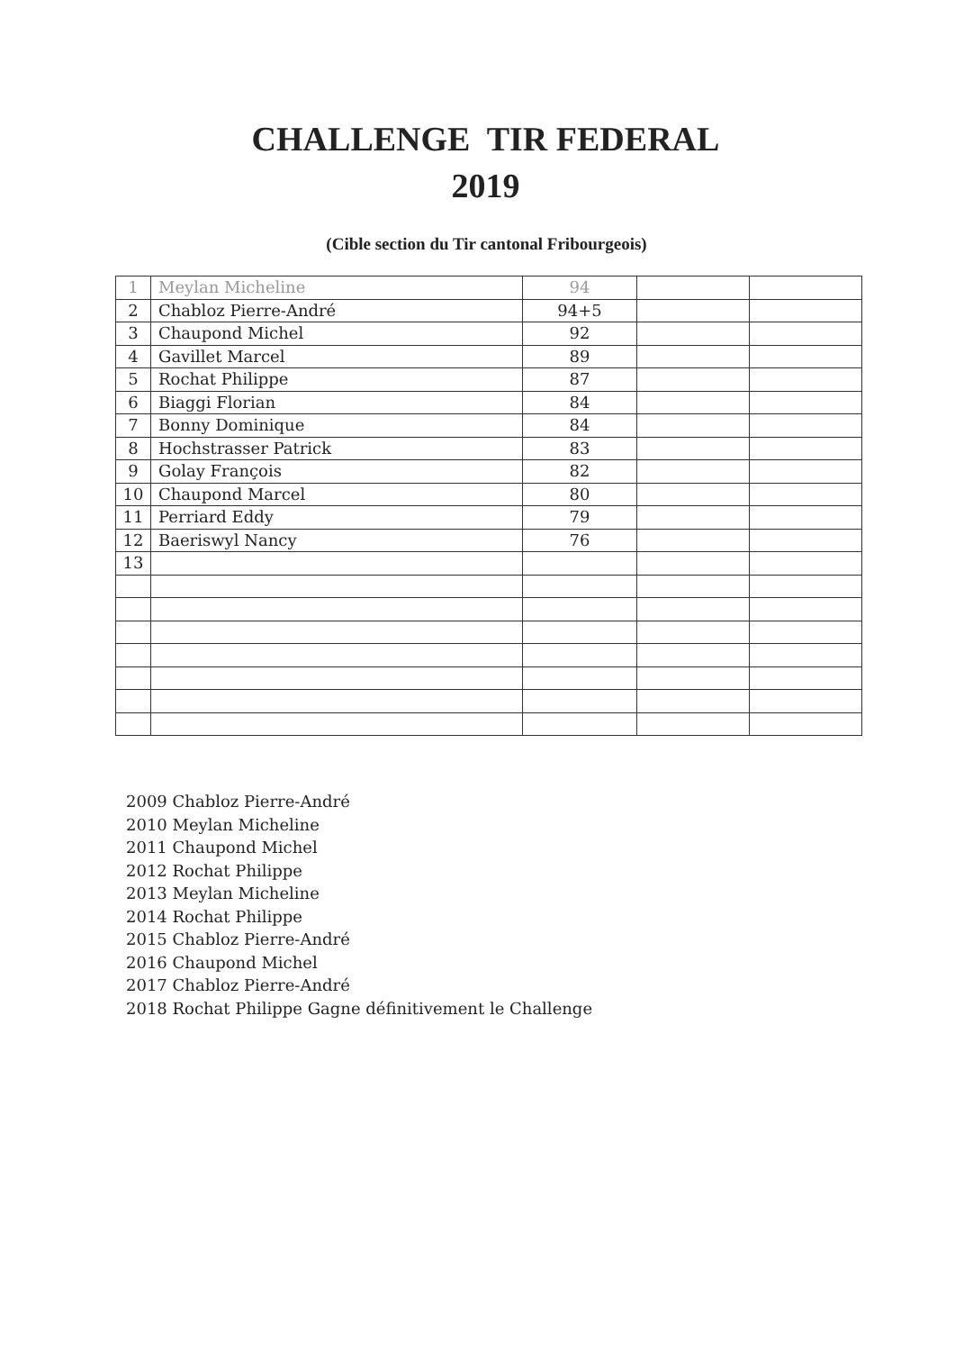CHALLENGE TIR FEDERAL
2019
(Cible section du Tir cantonal Fribourgeois)
| 1 | Meylan Micheline | 94 | | |
| 2 | Chabloz Pierre-André | 94+5 | | |
| 3 | Chaupond Michel | 92 | | |
| 4 | Gavillet Marcel | 89 | | |
| 5 | Rochat Philippe | 87 | | |
| 6 | Biaggi Florian | 84 | | |
| 7 | Bonny Dominique | 84 | | |
| 8 | Hochstrasser Patrick | 83 | | |
| 9 | Golay François | 82 | | |
| 10 | Chaupond Marcel | 80 | | |
| 11 | Perriard Eddy | 79 | | |
| 12 | Baeriswyl Nancy | 76 | | |
| 13 | | | | |
2009 Chabloz Pierre-André
2010 Meylan Micheline
2011 Chaupond Michel
2012 Rochat Philippe
2013 Meylan Micheline
2014 Rochat Philippe
2015 Chabloz Pierre-André
2016 Chaupond Michel
2017 Chabloz Pierre-André
2018 Rochat Philippe Gagne définitivement le Challenge